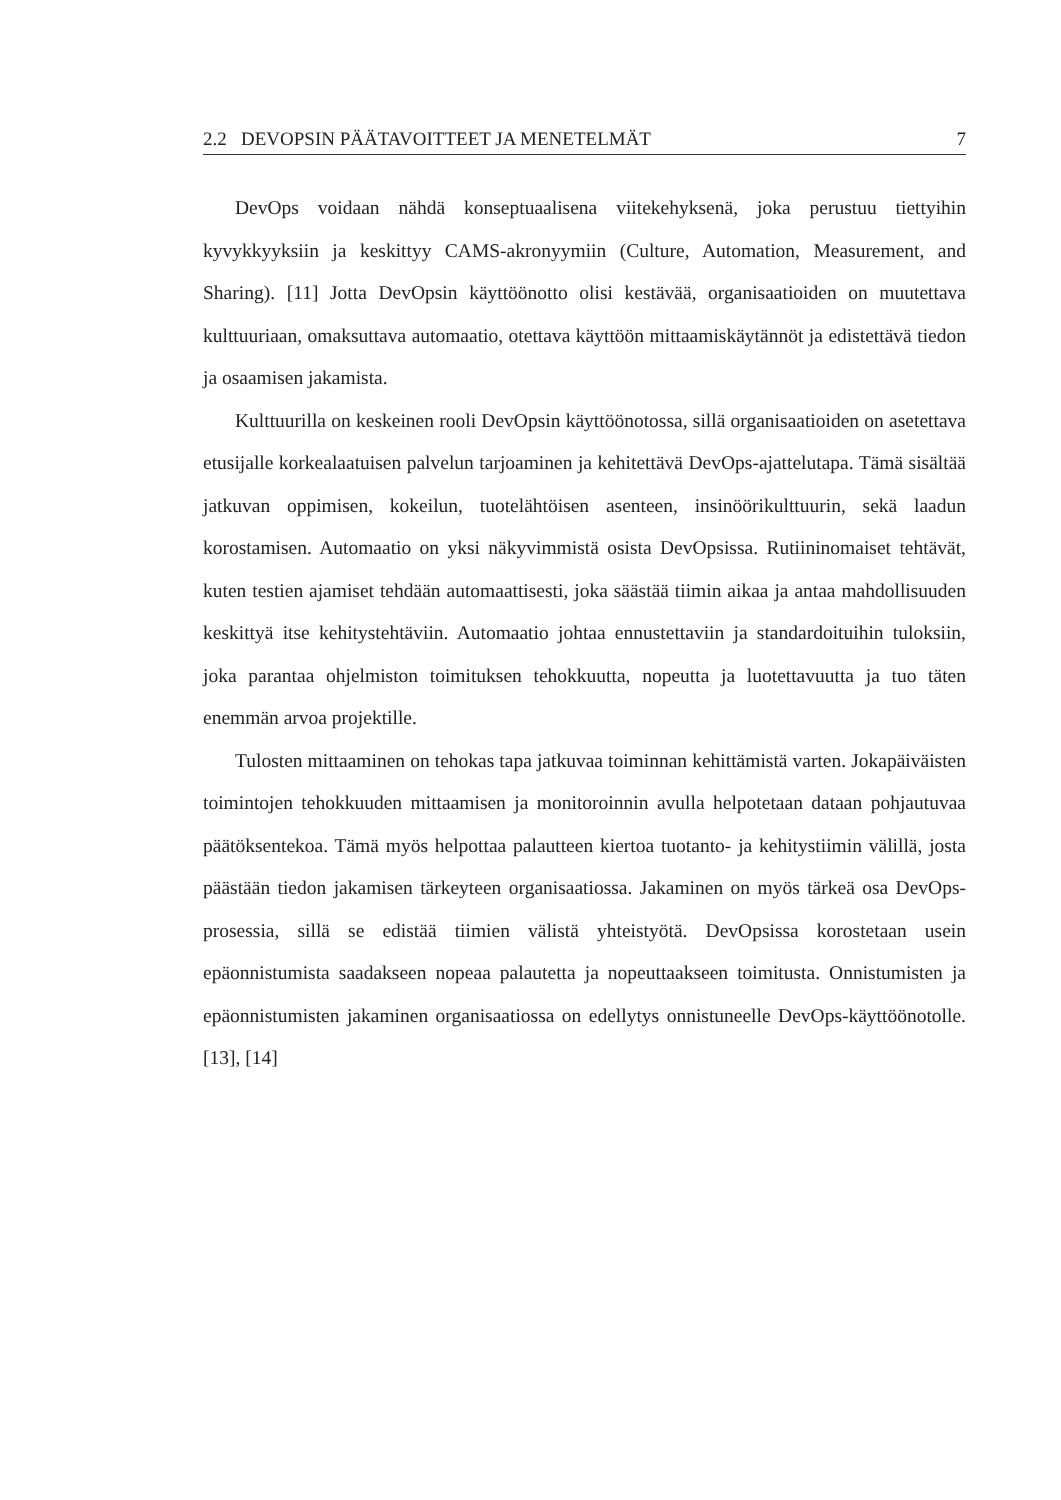2.2 DEVOPSIN PÄÄTAVOITTEET JA MENETELMÄT 7
DevOps voidaan nähdä konseptuaalisena viitekehyksenä, joka perustuu tiettyihin kyvykkyyksiin ja keskittyy CAMS-akronyymiin (Culture, Automation, Measurement, and Sharing). [11] Jotta DevOpsin käyttöönotto olisi kestävää, organisaatioiden on muutettava kulttuuriaan, omaksuttava automaatio, otettava käyttöön mittaamiskäytännöt ja edistettävä tiedon ja osaamisen jakamista.
Kulttuurilla on keskeinen rooli DevOpsin käyttöönotossa, sillä organisaatioiden on asetettava etusijalle korkealaatuisen palvelun tarjoaminen ja kehitettävä DevOps-ajattelutapa. Tämä sisältää jatkuvan oppimisen, kokeilun, tuotelähtöisen asenteen, insinöörikulttuurin, sekä laadun korostamisen. Automaatio on yksi näkyvimmistä osista DevOpsissa. Rutiininomaiset tehtävät, kuten testien ajamiset tehdään automaattisesti, joka säästää tiimin aikaa ja antaa mahdollisuuden keskittyä itse kehitystehtäviin. Automaatio johtaa ennustettaviin ja standardoituihin tuloksiin, joka parantaa ohjelmiston toimituksen tehokkuutta, nopeutta ja luotettavuutta ja tuo täten enemmän arvoa projektille.
Tulosten mittaaminen on tehokas tapa jatkuvaa toiminnan kehittämistä varten. Jokapäiväisten toimintojen tehokkuuden mittaamisen ja monitoroinnin avulla helpotetaan dataan pohjautuvaa päätöksentekoa. Tämä myös helpottaa palautteen kiertoa tuotanto- ja kehitystiimin välillä, josta päästään tiedon jakamisen tärkeyteen organisaatiossa. Jakaminen on myös tärkeä osa DevOps-prosessia, sillä se edistää tiimien välistä yhteistyötä. DevOpsissa korostetaan usein epäonnistumista saadakseen nopeaa palautetta ja nopeuttaakseen toimitusta. Onnistumisten ja epäonnistumisten jakaminen organisaatiossa on edellytys onnistuneelle DevOps-käyttöönotolle. [13], [14]